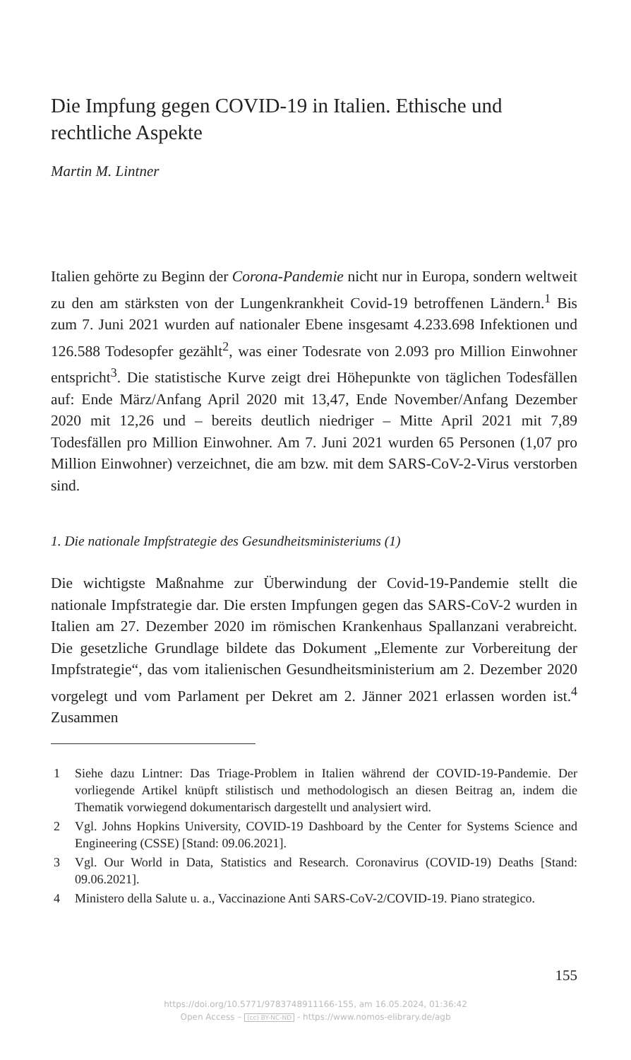Die Impfung gegen COVID-19 in Italien. Ethische und rechtliche Aspekte
Martin M. Lintner
Italien gehörte zu Beginn der Corona-Pandemie nicht nur in Europa, sondern weltweit zu den am stärksten von der Lungenkrankheit Covid-19 betroffenen Ländern.<sup>1</sup> Bis zum 7. Juni 2021 wurden auf nationaler Ebene insgesamt 4.233.698 Infektionen und 126.588 Todesopfer gezählt<sup>2</sup>, was einer Todesrate von 2.093 pro Million Einwohner entspricht<sup>3</sup>. Die statistische Kurve zeigt drei Höhepunkte von täglichen Todesfällen auf: Ende März/Anfang April 2020 mit 13,47, Ende November/Anfang Dezember 2020 mit 12,26 und – bereits deutlich niedriger – Mitte April 2021 mit 7,89 Todesfällen pro Million Einwohner. Am 7. Juni 2021 wurden 65 Personen (1,07 pro Million Einwohner) verzeichnet, die am bzw. mit dem SARS-CoV-2-Virus verstorben sind.
1. Die nationale Impfstrategie des Gesundheitsministeriums (1)
Die wichtigste Maßnahme zur Überwindung der Covid-19-Pandemie stellt die nationale Impfstrategie dar. Die ersten Impfungen gegen das SARS-CoV-2 wurden in Italien am 27. Dezember 2020 im römischen Krankenhaus Spallanzani verabreicht. Die gesetzliche Grundlage bildete das Dokument „Elemente zur Vorbereitung der Impfstrategie“, das vom italienischen Gesundheitsministerium am 2. Dezember 2020 vorgelegt und vom Parlament per Dekret am 2. Jänner 2021 erlassen worden ist.<sup>4</sup> Zusammen
1 Siehe dazu Lintner: Das Triage-Problem in Italien während der COVID-19-Pandemie. Der vorliegende Artikel knüpft stilistisch und methodologisch an diesen Beitrag an, indem die Thematik vorwiegend dokumentarisch dargestellt und analysiert wird.
2 Vgl. Johns Hopkins University, COVID-19 Dashboard by the Center for Systems Science and Engineering (CSSE) [Stand: 09.06.2021].
3 Vgl. Our World in Data, Statistics and Research. Coronavirus (COVID-19) Deaths [Stand: 09.06.2021].
4 Ministero della Salute u. a., Vaccinazione Anti SARS-CoV-2/COVID-19. Piano strategico.
155
https://doi.org/10.5771/9783748911166-155, am 16.05.2024, 01:36:42
Open Access – (cc) BY-NC-ND - https://www.nomos-elibrary.de/agb